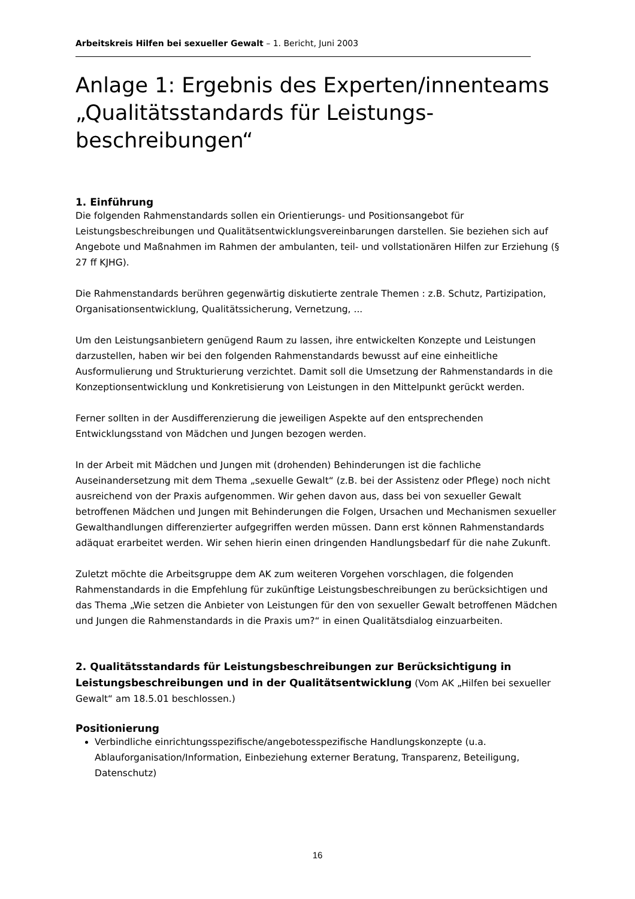Arbeitskreis Hilfen bei sexueller Gewalt – 1. Bericht, Juni 2003
Anlage 1: Ergebnis des Experten/innenteams „Qualitätsstandards für Leistungs-beschreibungen“
1. Einführung
Die folgenden Rahmenstandards sollen ein Orientierungs- und Positionsangebot für Leistungsbeschreibungen und Qualitätsentwicklungsvereinbarungen darstellen. Sie beziehen sich auf Angebote und Maßnahmen im Rahmen der ambulanten, teil- und vollstationären Hilfen zur Erziehung (§ 27 ff KJHG).
Die Rahmenstandards berühren gegenwärtig diskutierte zentrale Themen : z.B. Schutz, Partizipation, Organisationsentwicklung, Qualitätssicherung, Vernetzung, ...
Um den Leistungsanbietern genügend Raum zu lassen, ihre entwickelten Konzepte und Leistungen darzustellen, haben wir bei den folgenden Rahmenstandards bewusst auf eine einheitliche Ausformulierung und Strukturierung verzichtet. Damit soll die Umsetzung der Rahmenstandards in die Konzeptionsentwicklung und Konkretisierung von Leistungen in den Mittelpunkt gerückt werden.
Ferner sollten in der Ausdifferenzierung die jeweiligen Aspekte auf den entsprechenden Entwicklungsstand von Mädchen und Jungen bezogen werden.
In der Arbeit mit Mädchen und Jungen mit (drohenden) Behinderungen ist die fachliche Auseinandersetzung mit dem Thema „sexuelle Gewalt“ (z.B. bei der Assistenz oder Pflege) noch nicht ausreichend von der Praxis aufgenommen. Wir gehen davon aus, dass bei von sexueller Gewalt betroffenen Mädchen und Jungen mit Behinderungen die Folgen, Ursachen und Mechanismen sexueller Gewalthandlungen differenzierter aufgegriffen werden müssen. Dann erst können Rahmenstandards adäquat erarbeitet werden. Wir sehen hierin einen dringenden Handlungsbedarf für die nahe Zukunft.
Zuletzt möchte die Arbeitsgruppe dem AK zum weiteren Vorgehen vorschlagen, die folgenden Rahmenstandards in die Empfehlung für zukünftige Leistungsbeschreibungen zu berücksichtigen und das Thema „Wie setzen die Anbieter von Leistungen für den von sexueller Gewalt betroffenen Mädchen und Jungen die Rahmenstandards in die Praxis um?“ in einen Qualitätsdialog einzuarbeiten.
2. Qualitätsstandards für Leistungsbeschreibungen zur Berücksichtigung in Leistungsbeschreibungen und in der Qualitätsentwicklung (Vom AK „Hilfen bei sexueller Gewalt“ am 18.5.01 beschlossen.)
Positionierung
Verbindliche einrichtungsspezifische/angebotesspezifische Handlungskonzepte (u.a. Ablauforganisation/Information, Einbeziehung externer Beratung, Transparenz, Beteiligung, Datenschutz)
16